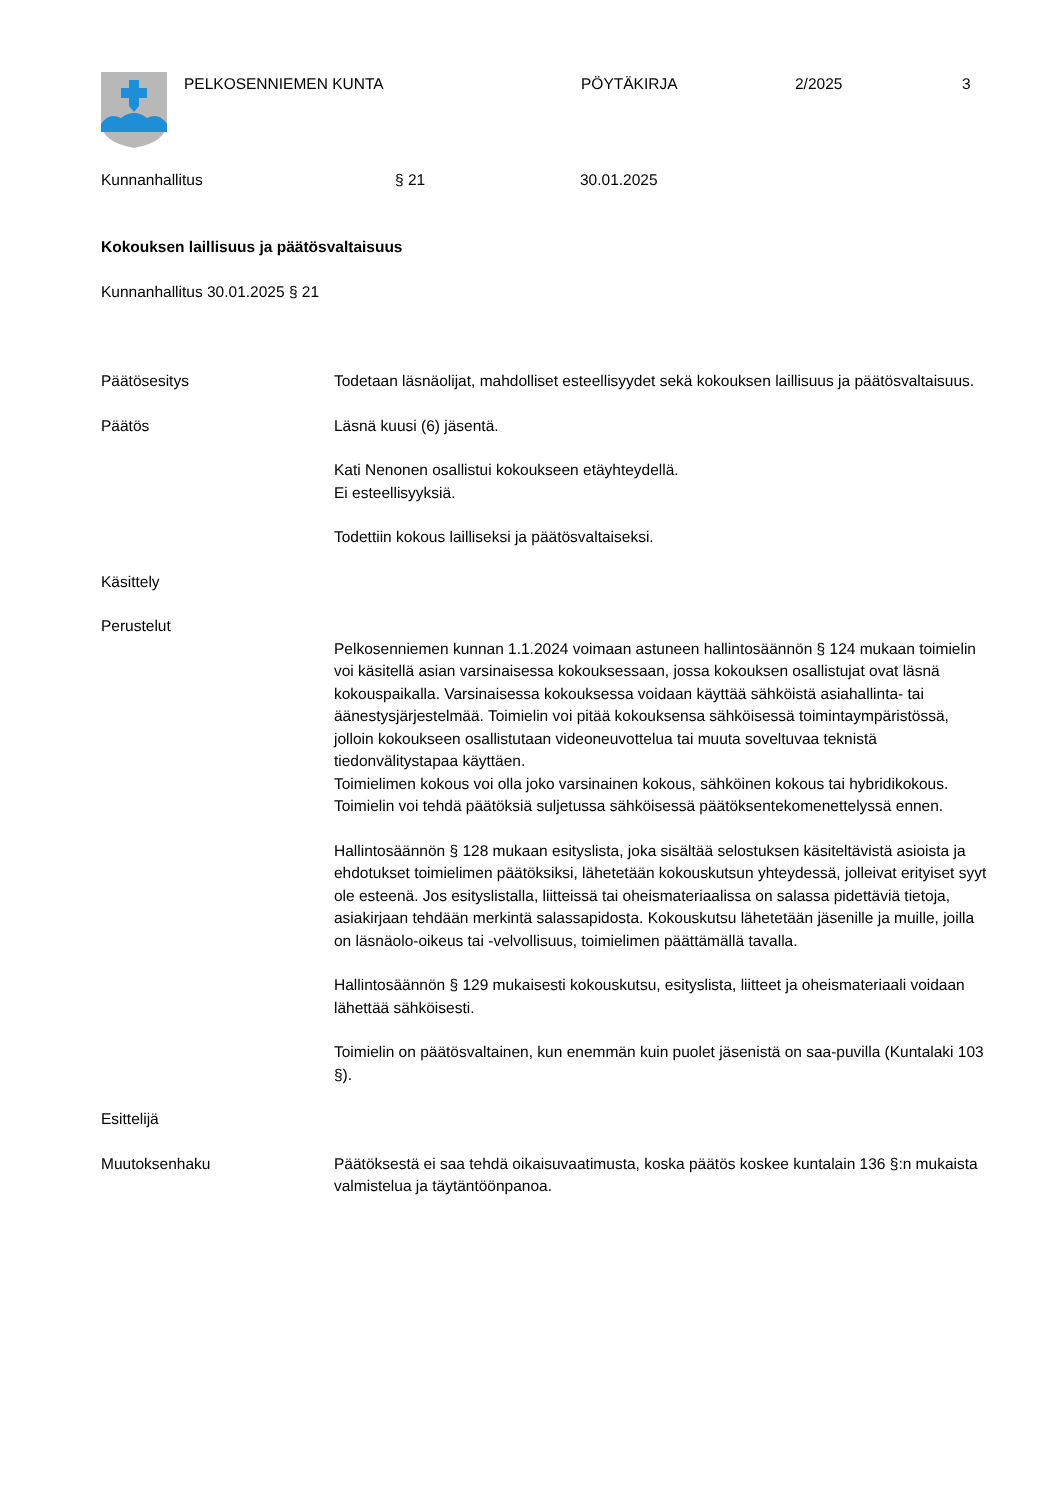PELKOSENNIEMEN KUNTA PÖYTÄKIRJA 2/2025 3
Kunnanhallitus § 21 30.01.2025
Kokouksen laillisuus ja päätösvaltaisuus
Kunnanhallitus 30.01.2025 § 21
Päätösesitys Todetaan läsnäolijat, mahdolliset esteellisyydet sekä kokouksen laillisuus ja päätösvaltaisuus.
Päätös Läsnä kuusi (6) jäsentä.
Kati Nenonen osallistui kokoukseen etäyhteydellä.
Ei esteellisyyksiä.
Todettiin kokous lailliseksi ja päätösvaltaiseksi.
Käsittely
Perustelut
Pelkosenniemen kunnan 1.1.2024 voimaan astuneen hallintosäännön § 124 mukaan toimielin voi käsitellä asian varsinaisessa kokouksessaan, jossa kokouksen osallistujat ovat läsnä kokouspaikalla. Varsinaisessa kokouksessa voidaan käyttää sähköistä asiahallinta- tai äänestysjärjestelmää. Toimielin voi pitää kokouksensa sähköisessä toimintaympäristössä, jolloin kokoukseen osallistutaan videoneuvottelua tai muuta soveltuvaa teknistä tiedonvälitystapaa käyttäen.
Toimielimen kokous voi olla joko varsinainen kokous, sähköinen kokous tai hybridikokous. Toimielin voi tehdä päätöksiä suljetussa sähköisessä päätöksentekomenettelyssä ennen.
Hallintosäännön § 128 mukaan esityslista, joka sisältää selostuksen käsiteltävistä asioista ja ehdotukset toimielimen päätöksiksi, lähetetään kokouskutsun yhteydessä, jolleivat erityiset syyt ole esteenä. Jos esityslistalla, liitteissä tai oheismateriaalissa on salassa pidettäviä tietoja, asiakirjaan tehdään merkintä salassapidosta. Kokouskutsu lähetetään jäsenille ja muille, joilla on läsnäolo-oikeus tai -velvollisuus, toimielimen päättämällä tavalla.
Hallintosäännön § 129 mukaisesti kokouskutsu, esityslista, liitteet ja oheismateriaali voidaan lähettää sähköisesti.
Toimielin on päätösvaltainen, kun enemmän kuin puolet jäsenistä on saa-puvilla (Kuntalaki 103 §).
Esittelijä
Muutoksenhaku Päätöksestä ei saa tehdä oikaisuvaatimusta, koska päätös koskee kuntalain 136 §:n mukaista valmistelua ja täytäntöönpanoa.